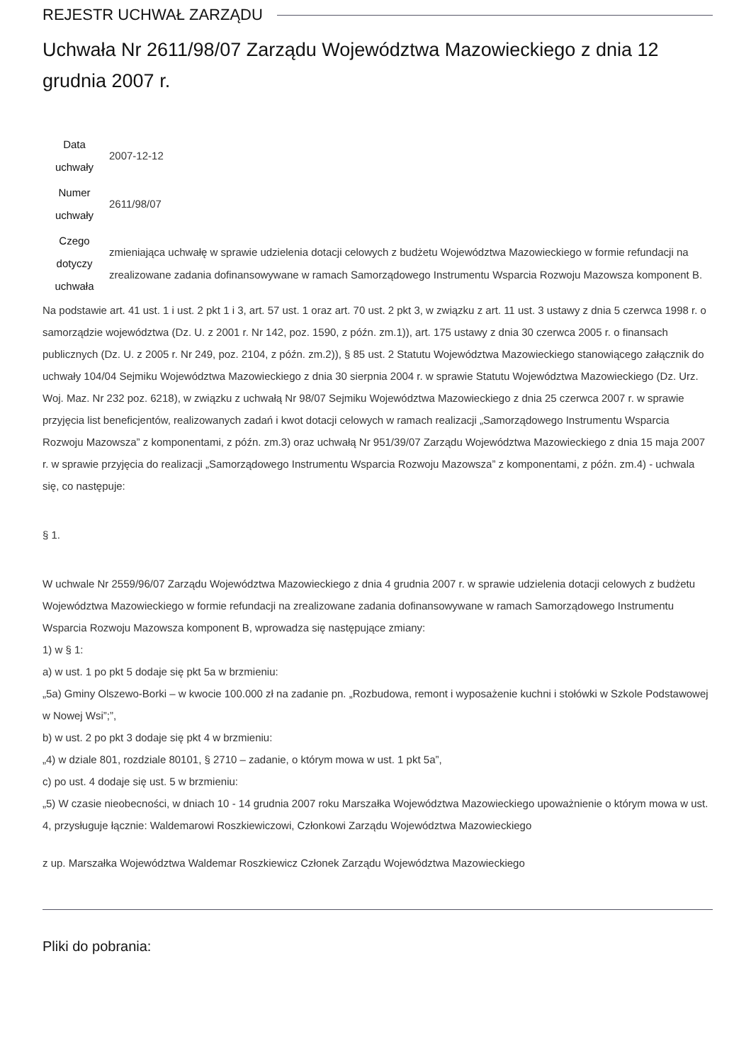REJESTR UCHWAŁ ZARZĄDU
Uchwała Nr 2611/98/07 Zarządu Województwa Mazowieckiego z dnia 12 grudnia 2007 r.
| Data uchwały | 2007-12-12 |
| Numer uchwały | 2611/98/07 |
| Czego dotyczy uchwała | zmieniająca uchwałę w sprawie udzielenia dotacji celowych z budżetu Województwa Mazowieckiego w formie refundacji na zrealizowane zadania dofinansowywane w ramach Samorządowego Instrumentu Wsparcia Rozwoju Mazowsza komponent B. |
Na podstawie art. 41 ust. 1 i ust. 2 pkt 1 i 3, art. 57 ust. 1 oraz art. 70 ust. 2 pkt 3, w związku z art. 11 ust. 3 ustawy z dnia 5 czerwca 1998 r. o samorządzie województwa (Dz. U. z 2001 r. Nr 142, poz. 1590, z późn. zm.1)), art. 175 ustawy z dnia 30 czerwca 2005 r. o finansach publicznych (Dz. U. z 2005 r. Nr 249, poz. 2104, z późn. zm.2)), § 85 ust. 2 Statutu Województwa Mazowieckiego stanowiącego załącznik do uchwały 104/04 Sejmiku Województwa Mazowieckiego z dnia 30 sierpnia 2004 r. w sprawie Statutu Województwa Mazowieckiego (Dz. Urz. Woj. Maz. Nr 232 poz. 6218), w związku z uchwałą Nr 98/07 Sejmiku Województwa Mazowieckiego z dnia 25 czerwca 2007 r. w sprawie przyjęcia list beneficjentów, realizowanych zadań i kwot dotacji celowych w ramach realizacji „Samorządowego Instrumentu Wsparcia Rozwoju Mazowsza” z komponentami, z późn. zm.3) oraz uchwałą Nr 951/39/07 Zarządu Województwa Mazowieckiego z dnia 15 maja 2007 r. w sprawie przyjęcia do realizacji „Samorządowego Instrumentu Wsparcia Rozwoju Mazowsza” z komponentami, z późn. zm.4) - uchwala się, co następuje:
§ 1.
W uchwale Nr 2559/96/07 Zarządu Województwa Mazowieckiego z dnia 4 grudnia 2007 r. w sprawie udzielenia dotacji celowych z budżetu Województwa Mazowieckiego w formie refundacji na zrealizowane zadania dofinansowywane w ramach Samorządowego Instrumentu Wsparcia Rozwoju Mazowsza komponent B, wprowadza się następujące zmiany:
1) w § 1:
a) w ust. 1 po pkt 5 dodaje się pkt 5a w brzmieniu:
„5a) Gminy Olszewo-Borki – w kwocie 100.000 zł na zadanie pn. „Rozbudowa, remont i wyposażenie kuchni i stołówki w Szkole Podstawowej w Nowej Wsi”;”,
b) w ust. 2 po pkt 3 dodaje się pkt 4 w brzmieniu:
„4) w dziale 801, rozdziale 80101, § 2710 – zadanie, o którym mowa w ust. 1 pkt 5a”,
c) po ust. 4 dodaje się ust. 5 w brzmieniu:
„5) W czasie nieobecności, w dniach 10 - 14 grudnia 2007 roku Marszałka Województwa Mazowieckiego upoważnienie o którym mowa w ust. 4, przysługuje łącznie: Waldemarowi Roszkiewiczowi, Członkowi Zarządu Województwa Mazowieckiego
z up. Marszałka Województwa Waldemar Roszkiewicz Członek Zarządu Województwa Mazowieckiego
Pliki do pobrania: